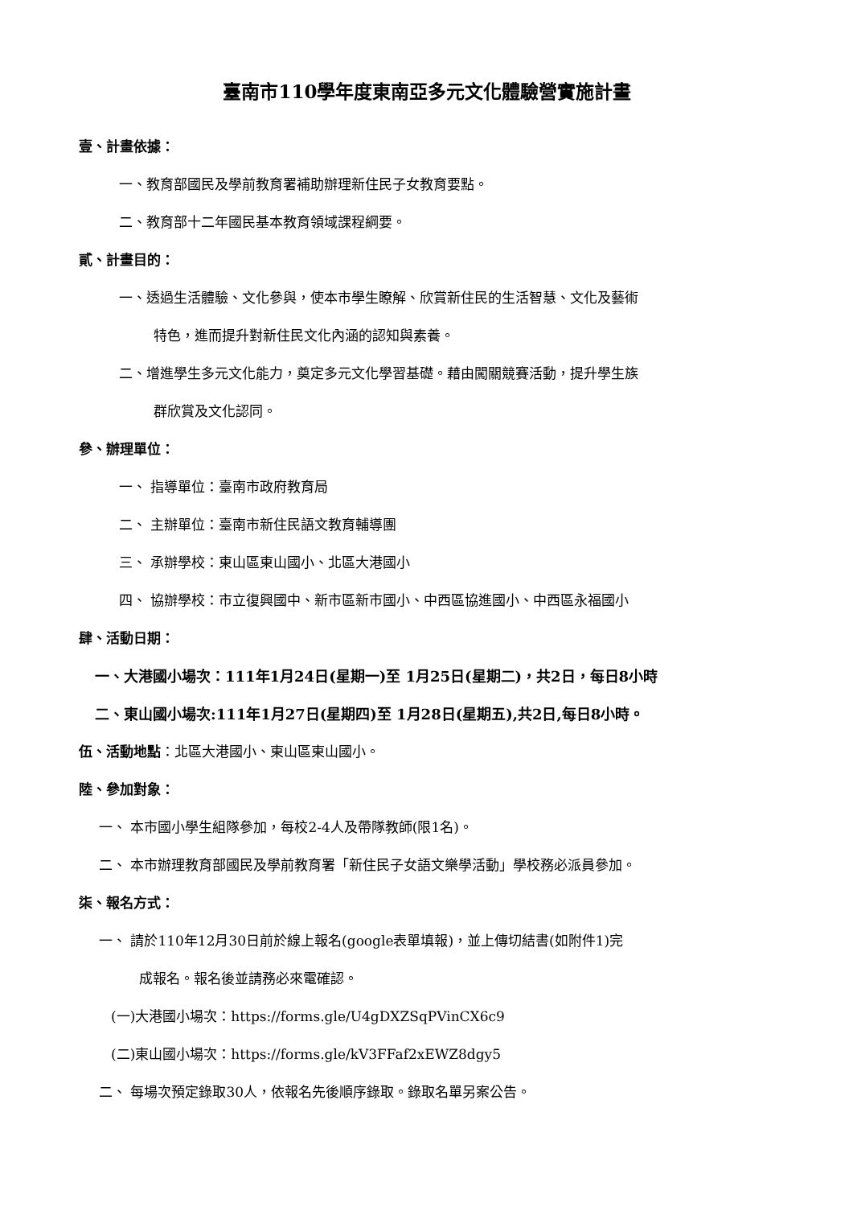臺南市110學年度東南亞多元文化體驗營實施計畫
壹、計畫依據：
一、教育部國民及學前教育署補助辦理新住民子女教育要點。
二、教育部十二年國民基本教育領域課程綱要。
貳、計畫目的：
一、透過生活體驗、文化參與，使本市學生瞭解、欣賞新住民的生活智慧、文化及藝術
特色，進而提升對新住民文化內涵的認知與素養。
二、增進學生多元文化能力，奠定多元文化學習基礎。藉由闖關競賽活動，提升學生族
群欣賞及文化認同。
參、辦理單位：
一、 指導單位：臺南市政府教育局
二、 主辦單位：臺南市新住民語文教育輔導團
三、 承辦學校：東山區東山國小、北區大港國小
四、 協辦學校：市立復興國中、新市區新市國小、中西區協進國小、中西區永福國小
肆、活動日期：
一、大港國小場次：111年1月24日(星期一)至 1月25日(星期二)，共2日，每日8小時
二、東山國小場次:111年1月27日(星期四)至 1月28日(星期五),共2日,每日8小時。
伍、活動地點：北區大港國小、東山區東山國小。
陸、參加對象：
一、 本市國小學生組隊參加，每校2-4人及帶隊教師(限1名)。
二、 本市辦理教育部國民及學前教育署「新住民子女語文樂學活動」學校務必派員參加。
柒、報名方式：
一、 請於110年12月30日前於線上報名(google表單填報)，並上傳切結書(如附件1)完
成報名。報名後並請務必來電確認。
(一)大港國小場次：https://forms.gle/U4gDXZSqPVinCX6c9
(二)東山國小場次：https://forms.gle/kV3FFaf2xEWZ8dgy5
二、 每場次預定錄取30人，依報名先後順序錄取。錄取名單另案公告。